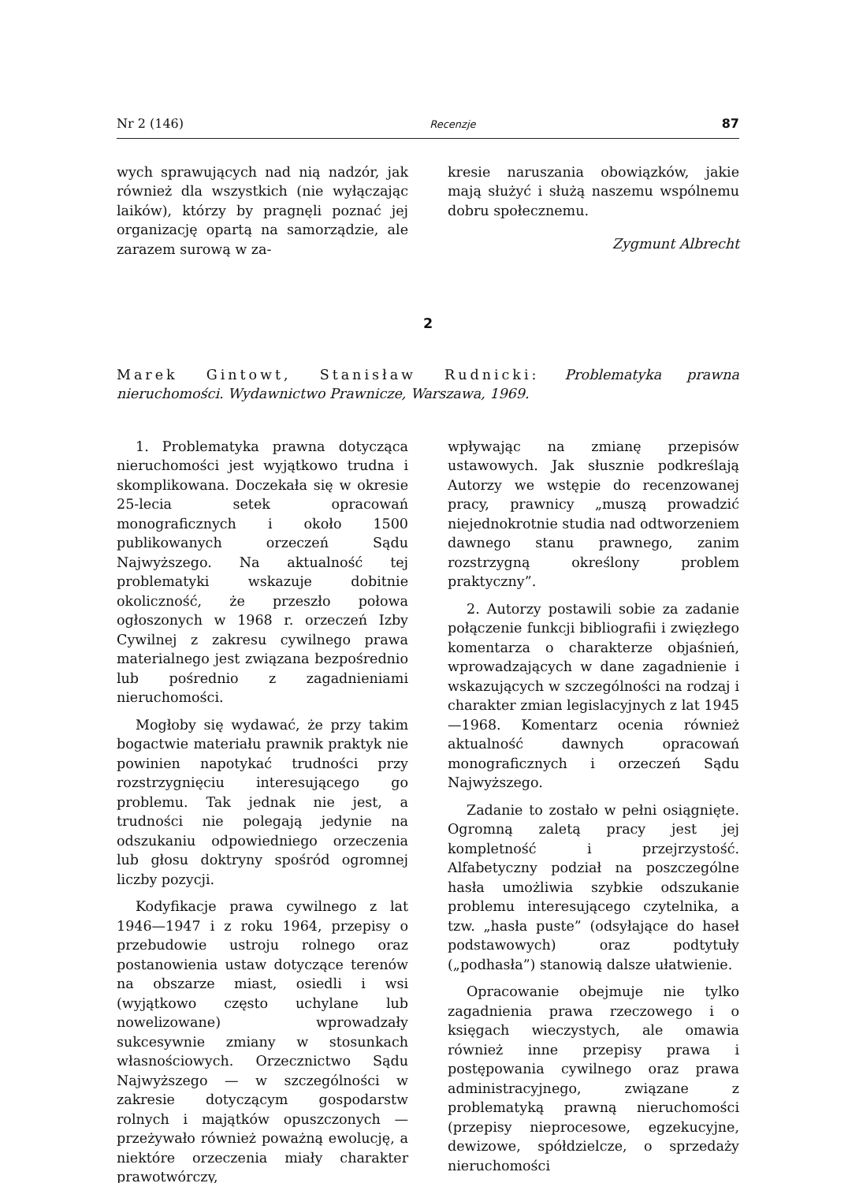Nr 2 (146) Recenzje 87
wych sprawujących nad nią nadzór, jak również dla wszystkich (nie wyłączając laików), którzy by pragnęli poznać jej organizację opartą na samorządzie, ale zarazem surową w za-
kresie naruszania obowiązków, jakie mają służyć i służą naszemu wspólnemu dobru społecznemu.
Zygmunt Albrecht
2
Marek Gintowt, Stanisław Rudnicki: Problematyka prawna nieruchomości. Wydawnictwo Prawnicze, Warszawa, 1969.
1. Problematyka prawna dotycząca nieruchomości jest wyjątkowo trudna i skomplikowana. Doczekała się w okresie 25-lecia setek opracowań monograficznych i około 1500 publikowanych orzeczeń Sądu Najwyższego. Na aktualność tej problematyki wskazuje dobitnie okoliczność, że przeszło połowa ogłoszonych w 1968 r. orzeczeń Izby Cywilnej z zakresu cywilnego prawa materialnego jest związana bezpośrednio lub pośrednio z zagadnieniami nieruchomości.
Mogłoby się wydawać, że przy takim bogactwie materiału prawnik praktyk nie powinien napotykać trudności przy rozstrzygnięciu interesującego go problemu. Tak jednak nie jest, a trudności nie polegają jedynie na odszukaniu odpowiedniego orzeczenia lub głosu doktryny spośród ogromnej liczby pozycji.
Kodyfikacje prawa cywilnego z lat 1946—1947 i z roku 1964, przepisy o przebudowie ustroju rolnego oraz postanowienia ustaw dotyczące terenów na obszarze miast, osiedli i wsi (wyjątkowo często uchylane lub nowelizowane) wprowadzały sukcesywnie zmiany w stosunkach własnościowych. Orzecznictwo Sądu Najwyższego — w szczególności w zakresie dotyczącym gospodarstw rolnych i majątków opuszczonych — przeżywało również poważną ewolucję, a niektóre orzeczenia miały charakter prawotwórczy,
wpływając na zmianę przepisów ustawowych. Jak słusznie podkreślają Autorzy we wstępie do recenzowanej pracy, prawnicy „muszą prowadzić niejednokrotnie studia nad odtworzeniem dawnego stanu prawnego, zanim rozstrzygną określony problem praktyczny”.
2. Autorzy postawili sobie za zadanie połączenie funkcji bibliografii i zwięzłego komentarza o charakterze objaśnień, wprowadzających w dane zagadnienie i wskazujących w szczególności na rodzaj i charakter zmian legislacyjnych z lat 1945—1968. Komentarz ocenia również aktualność dawnych opracowań monograficznych i orzeczeń Sądu Najwyższego.
Zadanie to zostało w pełni osiągnięte. Ogromną zaletą pracy jest jej kompletność i przejrzystość. Alfabetyczny podział na poszczególne hasła umożliwia szybkie odszukanie problemu interesującego czytelnika, a tzw. „hasła puste” (odsyłające do haseł podstawowych) oraz podtytuły („podhasła”) stanowią dalsze ułatwienie.
Opracowanie obejmuje nie tylko zagadnienia prawa rzeczowego i o księgach wieczystych, ale omawia również inne przepisy prawa i postępowania cywilnego oraz prawa administracyjnego, związane z problematyką prawną nieruchomości (przepisy nieprocesowe, egzekucyjne, dewizowe, spółdzielcze, o sprzedaży nieruchomości